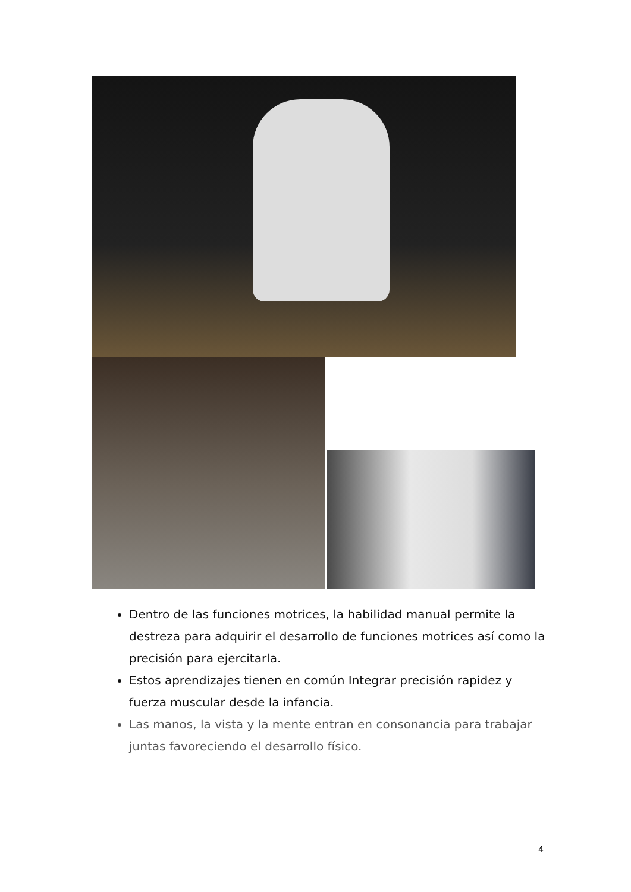Dentro de las funciones motrices, la habilidad manual permite la destreza para adquirir el desarrollo de funciones motrices así como la precisión para ejercitarla.
Estos aprendizajes tienen en común Integrar precisión rapidez y fuerza muscular desde la infancia.
Las manos, la vista y la mente entran en consonancia para trabajar juntas favoreciendo el desarrollo físico.
4